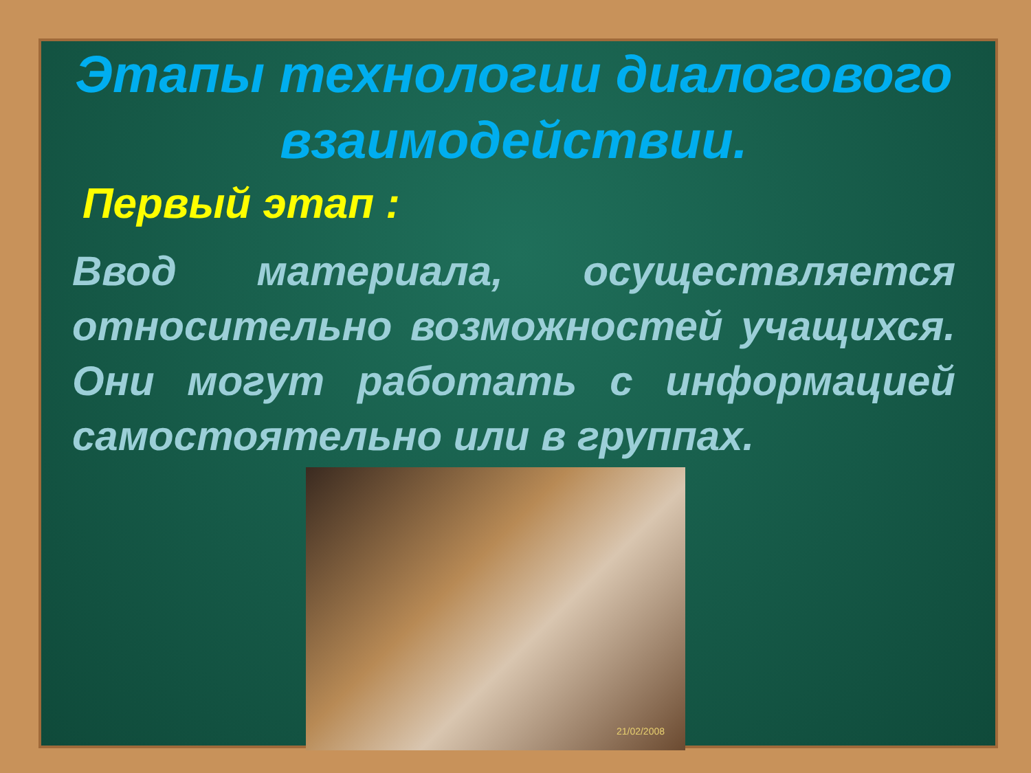Этапы технологии диалогового взаимодействии.
Первый этап :
Ввод материала, осуществляется относительно возможностей учащихся. Они могут работать с информацией самостоятельно или в группах.
21/02/2008